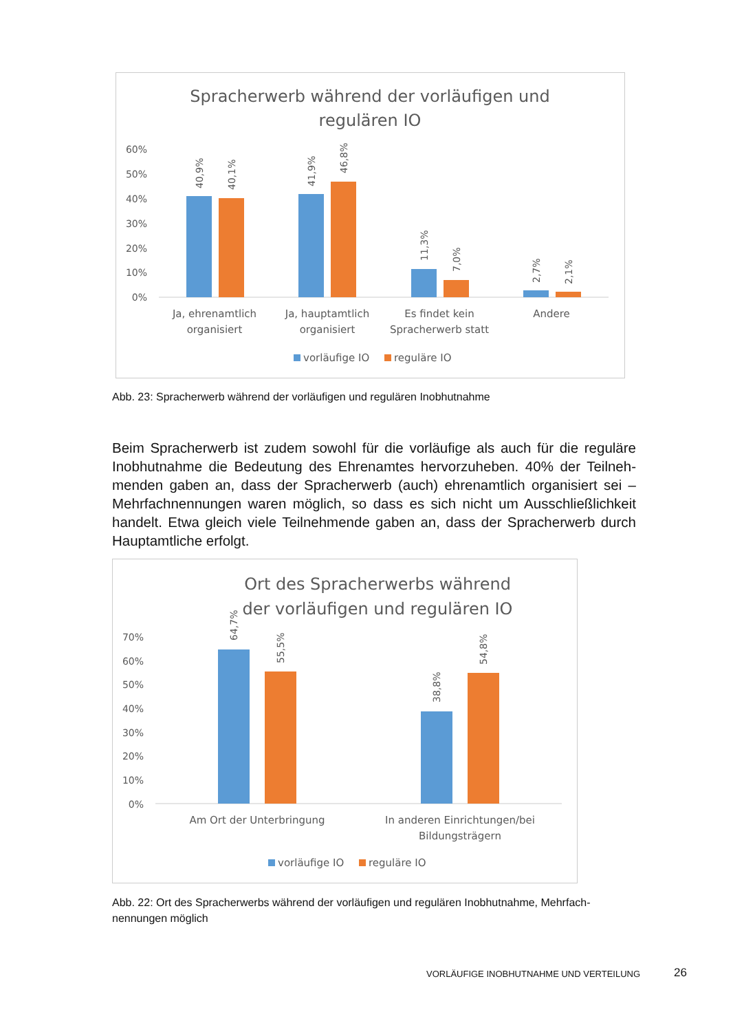Spracherwerb während der vorläufigen und
regulären IO
60%
50%
40%
30%
20%
10%
0%
40,9%
40,1%
41,9%
46,8%
11,3%
7,0%
2,7%
2,1%
Ja, ehrenamtlich
organisiert
Ja, hauptamtlich
organisiert
Es findet kein
Spracherwerb statt
Andere
vorläufige IO
reguläre IO
Abb. 23: Spracherwerb während der vorläufigen und regulären Inobhutnahme
Beim Spracherwerb ist zudem sowohl für die vorläufige als auch für die reguläre Inobhutnahme die Bedeutung des Ehrenamtes hervorzuheben. 40% der Teilneh-menden gaben an, dass der Spracherwerb (auch) ehrenamtlich organisiert sei – Mehrfachnennungen waren möglich, so dass es sich nicht um Ausschließlichkeit handelt. Etwa gleich viele Teilnehmende gaben an, dass der Spracherwerb durch Hauptamtliche erfolgt.
Ort des Spracherwerbs während
der vorläufigen und regulären IO
70%
60%
50%
40%
30%
20%
10%
0%
64,7%
55,5%
38,8%
54,8%
Am Ort der Unterbringung
In anderen Einrichtungen/bei
Bildungsträgern
vorläufige IO
reguläre IO
Abb. 22: Ort des Spracherwerbs während der vorläufigen und regulären Inobhutnahme, Mehrfach-nennungen möglich
VORLÄUFIGE INOBHUTNAHME UND VERTEILUNG
26